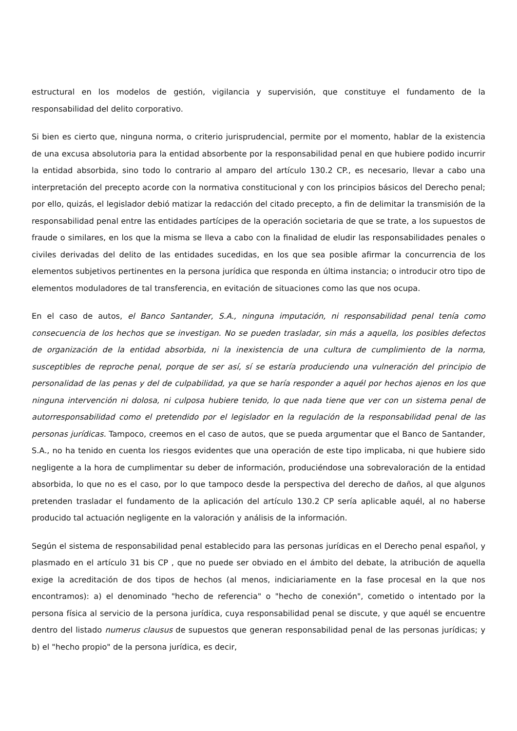estructural en los modelos de gestión, vigilancia y supervisión, que constituye el fundamento de la responsabilidad del delito corporativo.
Si bien es cierto que, ninguna norma, o criterio jurisprudencial, permite por el momento, hablar de la existencia de una excusa absolutoria para la entidad absorbente por la responsabilidad penal en que hubiere podido incurrir la entidad absorbida, sino todo lo contrario al amparo del artículo 130.2 CP., es necesario, llevar a cabo una interpretación del precepto acorde con la normativa constitucional y con los principios básicos del Derecho penal; por ello, quizás, el legislador debió matizar la redacción del citado precepto, a fin de delimitar la transmisión de la responsabilidad penal entre las entidades partícipes de la operación societaria de que se trate, a los supuestos de fraude o similares, en los que la misma se lleva a cabo con la finalidad de eludir las responsabilidades penales o civiles derivadas del delito de las entidades sucedidas, en los que sea posible afirmar la concurrencia de los elementos subjetivos pertinentes en la persona jurídica que responda en última instancia; o introducir otro tipo de elementos moduladores de tal transferencia, en evitación de situaciones como las que nos ocupa.
En el caso de autos, el Banco Santander, S.A., ninguna imputación, ni responsabilidad penal tenía como consecuencia de los hechos que se investigan. No se pueden trasladar, sin más a aquella, los posibles defectos de organización de la entidad absorbida, ni la inexistencia de una cultura de cumplimiento de la norma, susceptibles de reproche penal, porque de ser así, sí se estaría produciendo una vulneración del principio de personalidad de las penas y del de culpabilidad, ya que se haría responder a aquél por hechos ajenos en los que ninguna intervención ni dolosa, ni culposa hubiere tenido, lo que nada tiene que ver con un sistema penal de autorresponsabilidad como el pretendido por el legislador en la regulación de la responsabilidad penal de las personas jurídicas. Tampoco, creemos en el caso de autos, que se pueda argumentar que el Banco de Santander, S.A., no ha tenido en cuenta los riesgos evidentes que una operación de este tipo implicaba, ni que hubiere sido negligente a la hora de cumplimentar su deber de información, produciéndose una sobrevaloración de la entidad absorbida, lo que no es el caso, por lo que tampoco desde la perspectiva del derecho de daños, al que algunos pretenden trasladar el fundamento de la aplicación del artículo 130.2 CP sería aplicable aquél, al no haberse producido tal actuación negligente en la valoración y análisis de la información.
Según el sistema de responsabilidad penal establecido para las personas jurídicas en el Derecho penal español, y plasmado en el artículo 31 bis CP , que no puede ser obviado en el ámbito del debate, la atribución de aquella exige la acreditación de dos tipos de hechos (al menos, indiciariamente en la fase procesal en la que nos encontramos): a) el denominado "hecho de referencia" o "hecho de conexión", cometido o intentado por la persona física al servicio de la persona jurídica, cuya responsabilidad penal se discute, y que aquél se encuentre dentro del listado numerus clausus de supuestos que generan responsabilidad penal de las personas jurídicas; y b) el "hecho propio" de la persona jurídica, es decir,